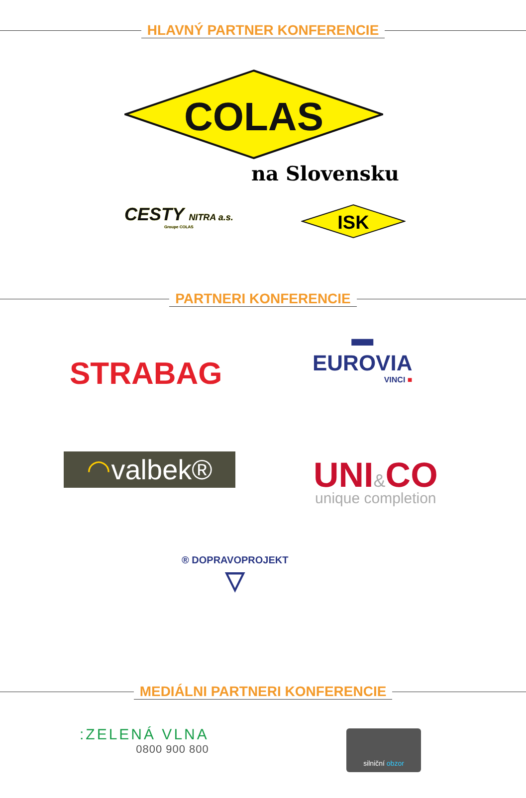HLAVNÝ PARTNER KONFERENCIE
COLAS
na Slovensku
CESTY NITRA a.s.
Groupe COLAS
ISK
PARTNERI KONFERENCIE
STRABAG
▬
EUROVIA
VINCI ■
◠valbek®
UNI&CO
unique completion
® DOPRAVOPROJEKT
▽
MEDIÁLNI PARTNERI KONFERENCIE
:ZELENÁ VLNA
0800 900 800
silniční obzor